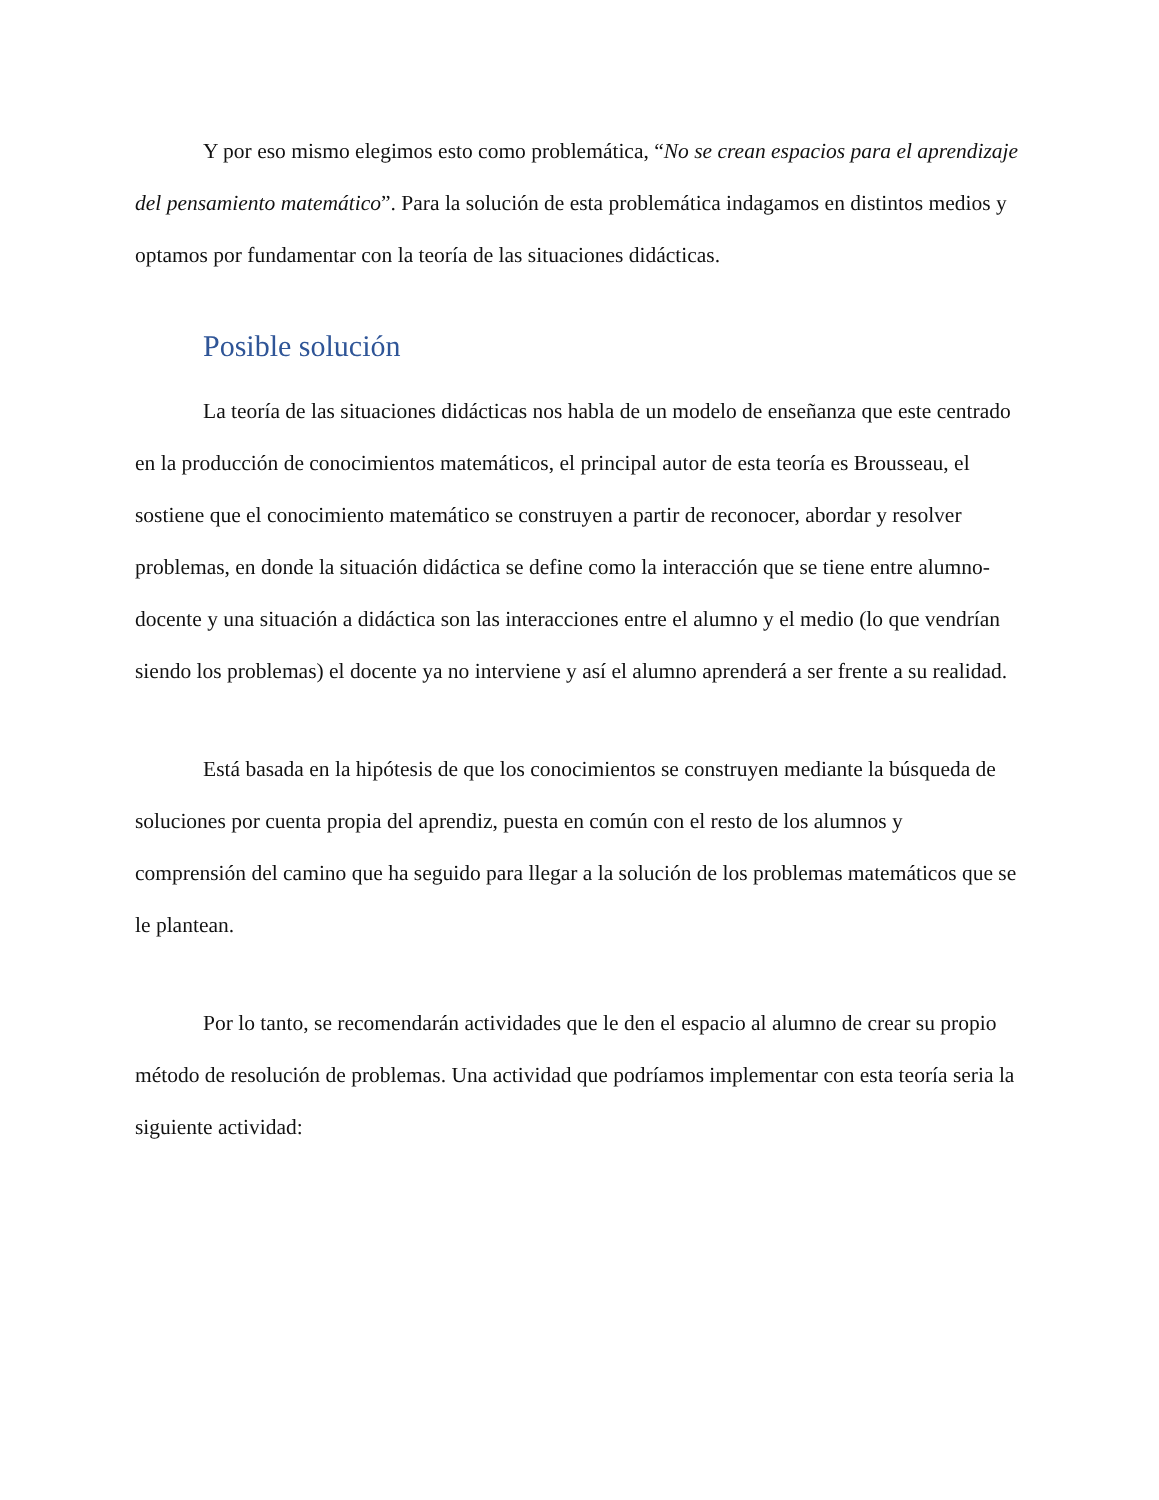Y por eso mismo elegimos esto como problemática, “No se crean espacios para el aprendizaje del pensamiento matemático”. Para la solución de esta problemática indagamos en distintos medios y optamos por fundamentar con la teoría de las situaciones didácticas.
Posible solución
La teoría de las situaciones didácticas nos habla de un modelo de enseñanza que este centrado en la producción de conocimientos matemáticos, el principal autor de esta teoría es Brousseau, el sostiene que el conocimiento matemático se construyen a partir de reconocer, abordar y resolver problemas, en donde la situación didáctica se define como la interacción que se tiene entre alumno-docente y una situación a didáctica son las interacciones entre el alumno y el medio (lo que vendrían siendo los problemas) el docente ya no interviene y así el alumno aprenderá a ser frente a su realidad.
Está basada en la hipótesis de que los conocimientos se construyen mediante la búsqueda de soluciones por cuenta propia del aprendiz, puesta en común con el resto de los alumnos y comprensión del camino que ha seguido para llegar a la solución de los problemas matemáticos que se le plantean.
Por lo tanto, se recomendarán actividades que le den el espacio al alumno de crear su propio método de resolución de problemas. Una actividad que podríamos implementar con esta teoría seria la siguiente actividad: